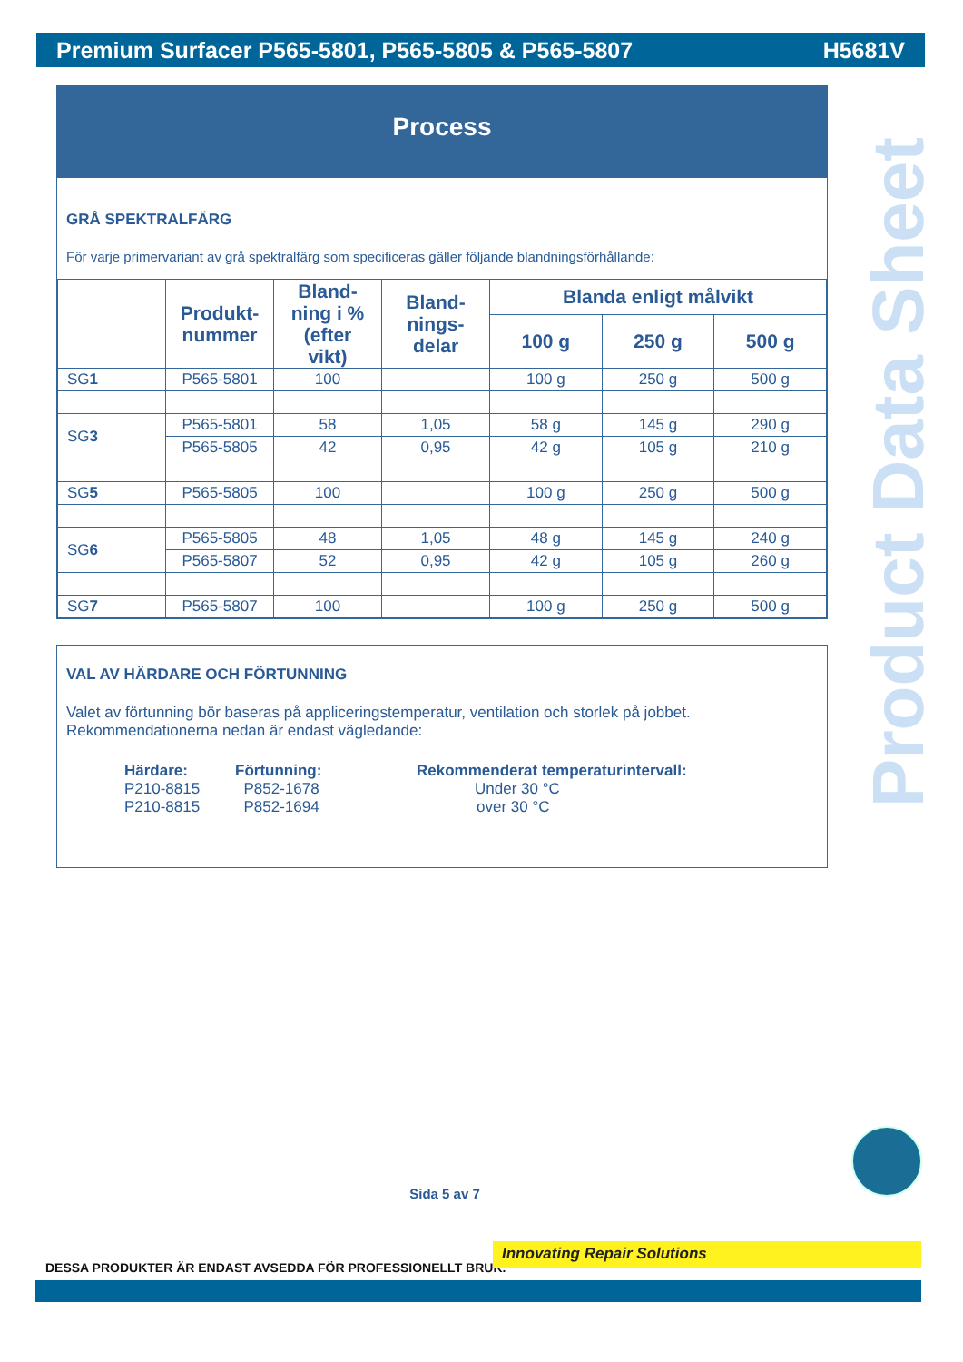Premium Surfacer P565-5801, P565-5805 & P565-5807 H5681V
Process
GRÅ SPEKTRALFÄRG
För varje primervariant av grå spektralfärg som specificeras gäller följande blandningsförhållande:
| | Produkt- nummer | Bland- ning i % (efter vikt) | Bland- nings- delar | Blanda enligt målvikt | | |
| --- | --- | --- | --- | --- | --- | --- |
| | | | | 100 g | 250 g | 500 g |
| SG 1 | P565-5801 | 100 | | 100 g | 250 g | 500 g |
| SG 3 | P565-5801 | 58 | 1,05 | 58 g | 145 g | 290 g |
| | P565-5805 | 42 | 0,95 | 42 g | 105 g | 210 g |
| SG 5 | P565-5805 | 100 | | 100 g | 250 g | 500 g |
| SG 6 | P565-5805 | 48 | 1,05 | 48 g | 145 g | 240 g |
| | P565-5807 | 52 | 0,95 | 42 g | 105 g | 260 g |
| SG 7 | P565-5807 | 100 | | 100 g | 250 g | 500 g |
VAL AV HÄRDARE OCH FÖRTUNNING
Valet av förtunning bör baseras på appliceringstemperatur, ventilation och storlek på jobbet.
Rekommendationerna nedan är endast vägledande:
Härdare:
P210-8815
P210-8815
Förtunning:
P852-1678
P852-1694
Rekommenderat temperaturintervall:
Under 30 °C
over 30 °C
Product Data Sheet
Sida 5 av 7
DESSA PRODUKTER ÄR ENDAST AVSEDDA FÖR PROFESSIONELLT BRUK.
Innovating Repair Solutions